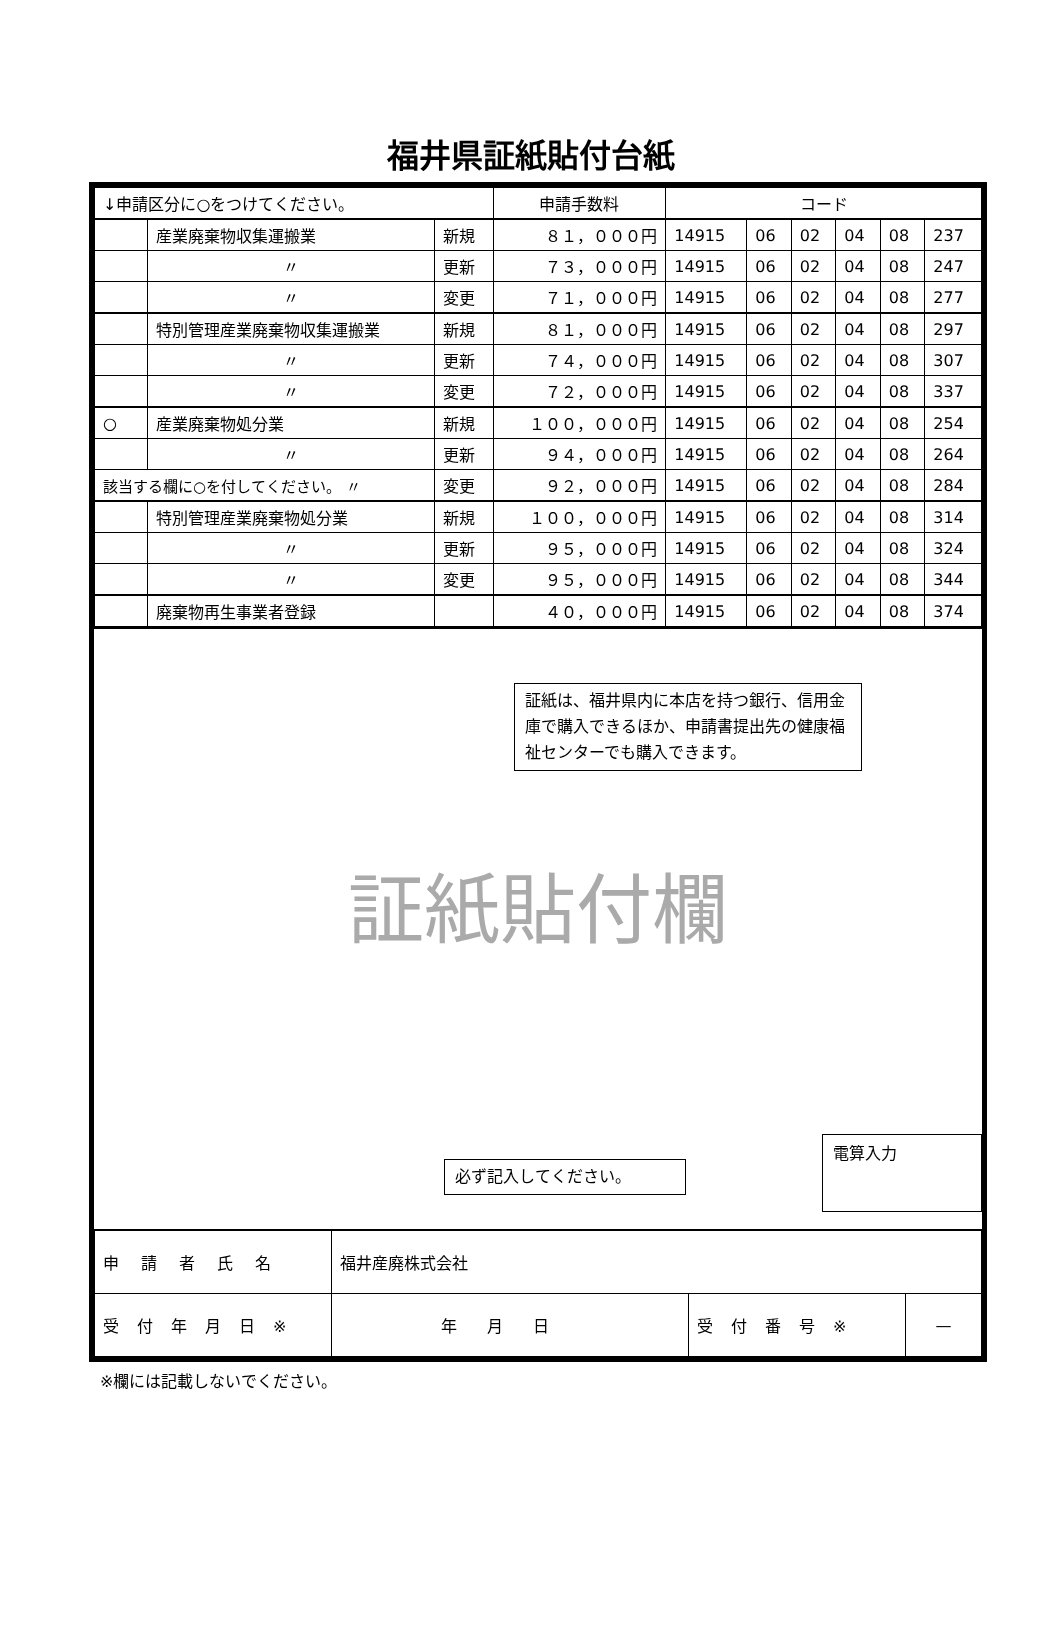福井県証紙貼付台紙
| ↓申請区分に○をつけてください。 | | | 申請手数料 | コード | | | | | |
| | 産業廃棄物収集運搬業 | 新規 | ８１，０００円 | 14915 | 06 | 02 | 04 | 08 | 237 |
| | 〃 | 更新 | ７３，０００円 | 14915 | 06 | 02 | 04 | 08 | 247 |
| | 〃 | 変更 | ７１，０００円 | 14915 | 06 | 02 | 04 | 08 | 277 |
| | 特別管理産業廃棄物収集運搬業 | 新規 | ８１，０００円 | 14915 | 06 | 02 | 04 | 08 | 297 |
| | 〃 | 更新 | ７４，０００円 | 14915 | 06 | 02 | 04 | 08 | 307 |
| | 〃 | 変更 | ７２，０００円 | 14915 | 06 | 02 | 04 | 08 | 337 |
| ○ | 産業廃棄物処分業 | 新規 | １００，０００円 | 14915 | 06 | 02 | 04 | 08 | 254 |
| | 〃 | 更新 | ９４，０００円 | 14915 | 06 | 02 | 04 | 08 | 264 |
| 該当する欄に○を付してください。 〃 | | 変更 | ９２，０００円 | 14915 | 06 | 02 | 04 | 08 | 284 |
| | 特別管理産業廃棄物処分業 | 新規 | １００，０００円 | 14915 | 06 | 02 | 04 | 08 | 314 |
| | 〃 | 更新 | ９５，０００円 | 14915 | 06 | 02 | 04 | 08 | 324 |
| | 〃 | 変更 | ９５，０００円 | 14915 | 06 | 02 | 04 | 08 | 344 |
| | 廃棄物再生事業者登録 | | ４０，０００円 | 14915 | 06 | 02 | 04 | 08 | 374 |
証紙は、福井県内に本店を持つ銀行、信用金庫で購入できるほか、申請書提出先の健康福祉センターでも購入できます。
証紙貼付欄
必ず記入してください。
電算入力
| 申請者氏名 | 福井産廃株式会社 | | |
| 受付年月日※ | 年月日 | 受付番号※ | — |
※欄には記載しないでください。